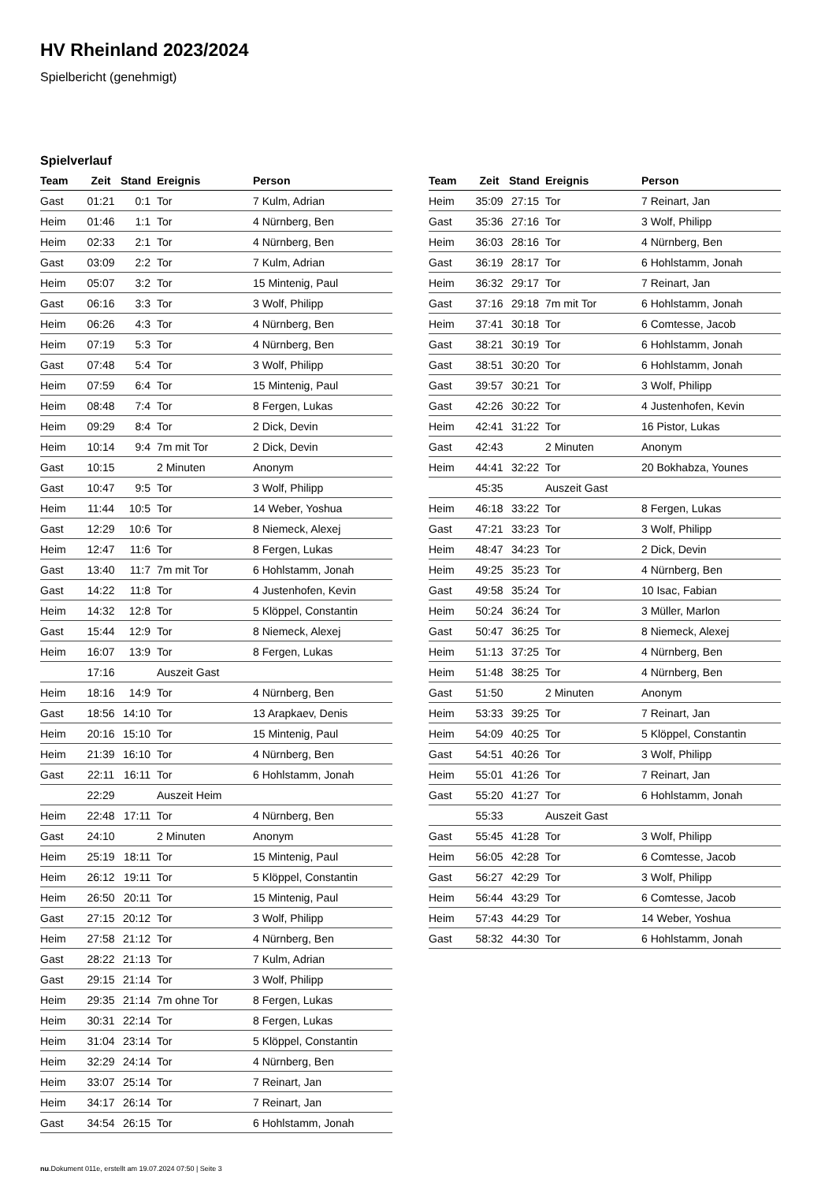HV Rheinland 2023/2024
Spielbericht (genehmigt)
Spielverlauf
| Team | Zeit | Stand | Ereignis | Person |
| --- | --- | --- | --- | --- |
| Gast | 01:21 | 0:1 | Tor | 7 Kulm, Adrian |
| Heim | 01:46 | 1:1 | Tor | 4 Nürnberg, Ben |
| Heim | 02:33 | 2:1 | Tor | 4 Nürnberg, Ben |
| Gast | 03:09 | 2:2 | Tor | 7 Kulm, Adrian |
| Heim | 05:07 | 3:2 | Tor | 15 Mintenig, Paul |
| Gast | 06:16 | 3:3 | Tor | 3 Wolf, Philipp |
| Heim | 06:26 | 4:3 | Tor | 4 Nürnberg, Ben |
| Heim | 07:19 | 5:3 | Tor | 4 Nürnberg, Ben |
| Gast | 07:48 | 5:4 | Tor | 3 Wolf, Philipp |
| Heim | 07:59 | 6:4 | Tor | 15 Mintenig, Paul |
| Heim | 08:48 | 7:4 | Tor | 8 Fergen, Lukas |
| Heim | 09:29 | 8:4 | Tor | 2 Dick, Devin |
| Heim | 10:14 | 9:4 | 7m mit Tor | 2 Dick, Devin |
| Gast | 10:15 | | 2 Minuten | Anonym |
| Gast | 10:47 | 9:5 | Tor | 3 Wolf, Philipp |
| Heim | 11:44 | 10:5 | Tor | 14 Weber, Yoshua |
| Gast | 12:29 | 10:6 | Tor | 8 Niemeck, Alexej |
| Heim | 12:47 | 11:6 | Tor | 8 Fergen, Lukas |
| Gast | 13:40 | 11:7 | 7m mit Tor | 6 Hohlstamm, Jonah |
| Gast | 14:22 | 11:8 | Tor | 4 Justenhofen, Kevin |
| Heim | 14:32 | 12:8 | Tor | 5 Klöppel, Constantin |
| Gast | 15:44 | 12:9 | Tor | 8 Niemeck, Alexej |
| Heim | 16:07 | 13:9 | Tor | 8 Fergen, Lukas |
| | 17:16 | | Auszeit Gast | |
| Heim | 18:16 | 14:9 | Tor | 4 Nürnberg, Ben |
| Gast | 18:56 | 14:10 | Tor | 13 Arapkaev, Denis |
| Heim | 20:16 | 15:10 | Tor | 15 Mintenig, Paul |
| Heim | 21:39 | 16:10 | Tor | 4 Nürnberg, Ben |
| Gast | 22:11 | 16:11 | Tor | 6 Hohlstamm, Jonah |
| | 22:29 | | Auszeit Heim | |
| Heim | 22:48 | 17:11 | Tor | 4 Nürnberg, Ben |
| Gast | 24:10 | | 2 Minuten | Anonym |
| Heim | 25:19 | 18:11 | Tor | 15 Mintenig, Paul |
| Heim | 26:12 | 19:11 | Tor | 5 Klöppel, Constantin |
| Heim | 26:50 | 20:11 | Tor | 15 Mintenig, Paul |
| Gast | 27:15 | 20:12 | Tor | 3 Wolf, Philipp |
| Heim | 27:58 | 21:12 | Tor | 4 Nürnberg, Ben |
| Gast | 28:22 | 21:13 | Tor | 7 Kulm, Adrian |
| Gast | 29:15 | 21:14 | Tor | 3 Wolf, Philipp |
| Heim | 29:35 | 21:14 | 7m ohne Tor | 8 Fergen, Lukas |
| Heim | 30:31 | 22:14 | Tor | 8 Fergen, Lukas |
| Heim | 31:04 | 23:14 | Tor | 5 Klöppel, Constantin |
| Heim | 32:29 | 24:14 | Tor | 4 Nürnberg, Ben |
| Heim | 33:07 | 25:14 | Tor | 7 Reinart, Jan |
| Heim | 34:17 | 26:14 | Tor | 7 Reinart, Jan |
| Gast | 34:54 | 26:15 | Tor | 6 Hohlstamm, Jonah |
| Team | Zeit | Stand | Ereignis | Person |
| --- | --- | --- | --- | --- |
| Heim | 35:09 | 27:15 | Tor | 7 Reinart, Jan |
| Gast | 35:36 | 27:16 | Tor | 3 Wolf, Philipp |
| Heim | 36:03 | 28:16 | Tor | 4 Nürnberg, Ben |
| Gast | 36:19 | 28:17 | Tor | 6 Hohlstamm, Jonah |
| Heim | 36:32 | 29:17 | Tor | 7 Reinart, Jan |
| Gast | 37:16 | 29:18 | 7m mit Tor | 6 Hohlstamm, Jonah |
| Heim | 37:41 | 30:18 | Tor | 6 Comtesse, Jacob |
| Gast | 38:21 | 30:19 | Tor | 6 Hohlstamm, Jonah |
| Gast | 38:51 | 30:20 | Tor | 6 Hohlstamm, Jonah |
| Gast | 39:57 | 30:21 | Tor | 3 Wolf, Philipp |
| Gast | 42:26 | 30:22 | Tor | 4 Justenhofen, Kevin |
| Heim | 42:41 | 31:22 | Tor | 16 Pistor, Lukas |
| Gast | 42:43 | | 2 Minuten | Anonym |
| Heim | 44:41 | 32:22 | Tor | 20 Bokhabza, Younes |
| | 45:35 | | Auszeit Gast | |
| Heim | 46:18 | 33:22 | Tor | 8 Fergen, Lukas |
| Gast | 47:21 | 33:23 | Tor | 3 Wolf, Philipp |
| Heim | 48:47 | 34:23 | Tor | 2 Dick, Devin |
| Heim | 49:25 | 35:23 | Tor | 4 Nürnberg, Ben |
| Gast | 49:58 | 35:24 | Tor | 10 Isac, Fabian |
| Heim | 50:24 | 36:24 | Tor | 3 Müller, Marlon |
| Gast | 50:47 | 36:25 | Tor | 8 Niemeck, Alexej |
| Heim | 51:13 | 37:25 | Tor | 4 Nürnberg, Ben |
| Heim | 51:48 | 38:25 | Tor | 4 Nürnberg, Ben |
| Gast | 51:50 | | 2 Minuten | Anonym |
| Heim | 53:33 | 39:25 | Tor | 7 Reinart, Jan |
| Heim | 54:09 | 40:25 | Tor | 5 Klöppel, Constantin |
| Gast | 54:51 | 40:26 | Tor | 3 Wolf, Philipp |
| Heim | 55:01 | 41:26 | Tor | 7 Reinart, Jan |
| Gast | 55:20 | 41:27 | Tor | 6 Hohlstamm, Jonah |
| | 55:33 | | Auszeit Gast | |
| Gast | 55:45 | 41:28 | Tor | 3 Wolf, Philipp |
| Heim | 56:05 | 42:28 | Tor | 6 Comtesse, Jacob |
| Gast | 56:27 | 42:29 | Tor | 3 Wolf, Philipp |
| Heim | 56:44 | 43:29 | Tor | 6 Comtesse, Jacob |
| Heim | 57:43 | 44:29 | Tor | 14 Weber, Yoshua |
| Gast | 58:32 | 44:30 | Tor | 6 Hohlstamm, Jonah |
nu.Dokument 011e, erstellt am 19.07.2024 07:50 | Seite 3